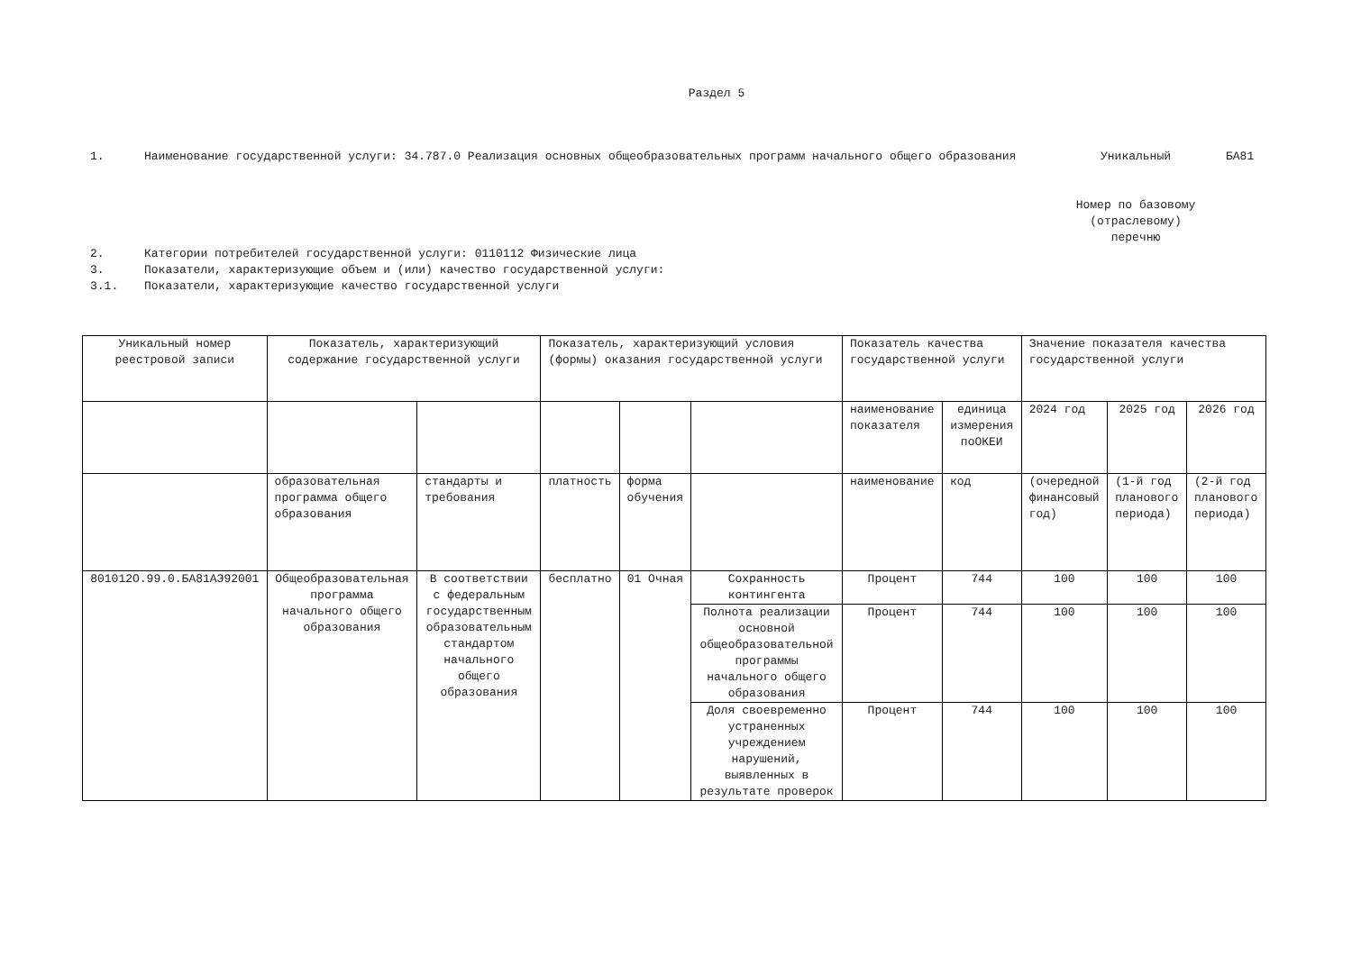Раздел 5
1. Наименование государственной услуги: 34.787.0 Реализация основных общеобразовательных программ начального общего образования
2. Категории потребителей государственной услуги: 0110112 Физические лица
3. Показатели, характеризующие объем и (или) качество государственной услуги:
3.1. Показатели, характеризующие качество государственной услуги
Уникальный
Номер по базовому (отраслевому) перечню
БА81
| Уникальный номер реестровой записи | Показатель, характеризующий содержание государственной услуги | | Показатель, характеризующий условия (формы) оказания государственной услуги | | | Показатель качества государственной услуги | | Значение показателя качества государственной услуги | | |
| --- | --- | --- | --- | --- | --- | --- | --- | --- | --- | --- |
| | | | | | | наименование показателя | единица измерения поОКЕИ | 2024 год | 2025 год | 2026 год |
| | образовательная программа общего образования | стандарты и требования | платность | форма обучения | | наименование | код | (очередной финансовый год) | (1-й год планового периода) | (2-й год планового периода) |
| 801012О.99.0.БА81АЭ92001 | Общеобразовательная программа начального общего образования | В соответствии с федеральным государственным образовательным стандартом начального общего образования | бесплатно | 01 Очная | Сохранность контингента | Процент | 744 | 100 | 100 | 100 |
| | | | | | Полнота реализации основной общеобразовательной программы начального общего образования | Процент | 744 | 100 | 100 | 100 |
| | | | | | Доля своевременно устраненных учреждением нарушений, выявленных в результате проверок | Процент | 744 | 100 | 100 | 100 |